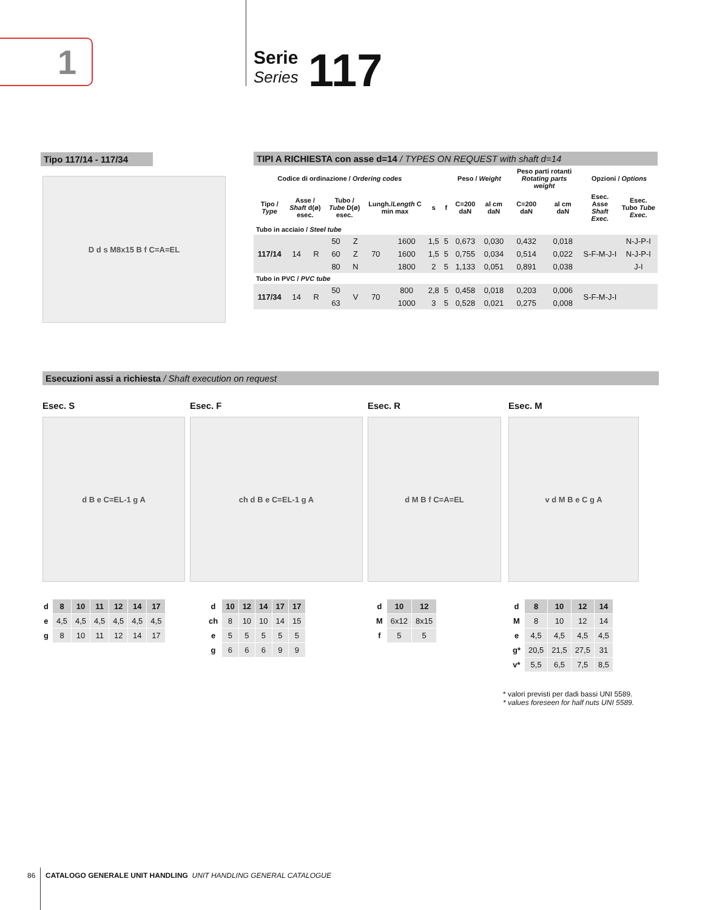1 Serie
Series
117
Tipo 117/14 - 117/34
D d s M8x15 B f C=A=EL
TIPI A RICHIESTA con asse d=14 / TYPES ON REQUEST with shaft d=14
| Codice di ordinazione / Ordering codes | | | | | | | | | Peso / Weight | | Peso parti rotanti Rotating parts weight | | Opzioni / Options | |
| --- | --- | --- | --- | --- | --- | --- | --- | --- | --- | --- | --- | --- | --- | --- |
| Tipo / Type | Asse / Shaft d(ø) esec. | | Tubo / Tube D(ø) esec. | | Lungh./ Length C min max | | s | f | C=200 daN | al cm daN | C=200 daN | al cm daN | Esec. Asse Shaft Exec. | Esec. Tubo Tube Exec. |
| Tubo in acciaio / Steel tube | | | | | | | | | | | | | | |
| 117/14 | 14 | R | 50 | Z | 70 | 1600 | 1,5 | 5 | 0,673 | 0,030 | 0,432 | 0,018 | S-F-M-J-I | N-J-P-I |
| | | | 60 | Z | | 1600 | 1,5 | 5 | 0,755 | 0,034 | 0,514 | 0,022 | | N-J-P-I |
| | | | 80 | N | | 1800 | 2 | 5 | 1,133 | 0,051 | 0,891 | 0,038 | | J-I |
| Tubo in PVC / PVC tube | | | | | | | | | | | | | | |
| 117/34 | 14 | R | 50 | V | 70 | 800 | 2,8 | 5 | 0,458 | 0,018 | 0,203 | 0,006 | S-F-M-J-I | |
| | | | 63 | | | 1000 | 3 | 5 | 0,528 | 0,021 | 0,275 | 0,008 | | |
Esecuzioni assi a richiesta / Shaft execution on request
Esec. S
d B e C=EL-1 g A
Esec. F
ch d B e C=EL-1 g A
Esec. R
d M B f C=A=EL
Esec. M
v d M B e C g A
| d | 8 | 10 | 11 | 12 | 14 | 17 |
| e | 4,5 | 4,5 | 4,5 | 4,5 | 4,5 | 4,5 |
| g | 8 | 10 | 11 | 12 | 14 | 17 |
| d | 10 | 12 | 14 | 17 | 17 |
| ch | 8 | 10 | 10 | 14 | 15 |
| e | 5 | 5 | 5 | 5 | 5 |
| g | 6 | 6 | 6 | 9 | 9 |
| d | 10 | 12 |
| M | 6x12 | 8x15 |
| f | 5 | 5 |
| d | 8 | 10 | 12 | 14 |
| M | 8 | 10 | 12 | 14 |
| e | 4,5 | 4,5 | 4,5 | 4,5 |
| g* | 20,5 | 21,5 | 27,5 | 31 |
| v* | 5,5 | 6,5 | 7,5 | 8,5 |
* valori previsti per dadi bassi UNI 5589.
* values foreseen for half nuts UNI 5589.
86 CATALOGO GENERALE UNIT HANDLING UNIT HANDLING GENERAL CATALOGUE